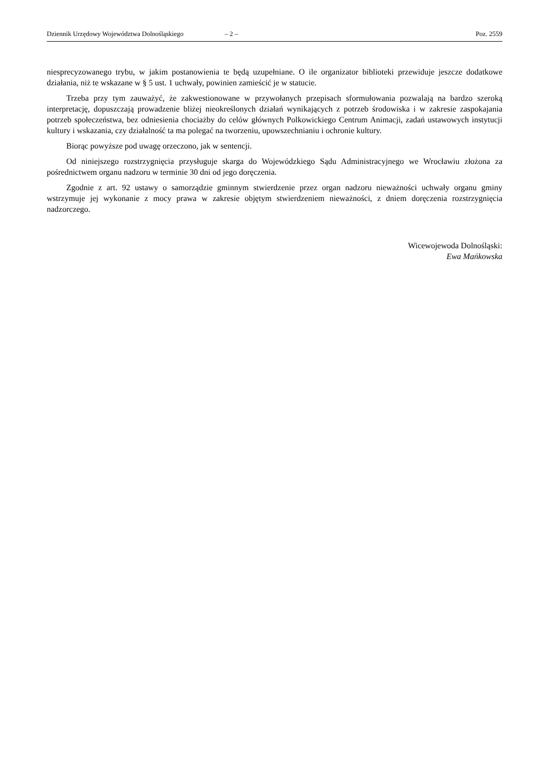Dziennik Urzędowy Województwa Dolnośląskiego – 2 – Poz. 2559
niesprecyzowanego trybu, w jakim postanowienia te będą uzupełniane. O ile organizator biblioteki przewiduje jeszcze dodatkowe działania, niż te wskazane w § 5 ust. 1 uchwały, powinien zamieścić je w statucie.
Trzeba przy tym zauważyć, że zakwestionowane w przywołanych przepisach sformułowania pozwalają na bardzo szeroką interpretację, dopuszczają prowadzenie bliżej nieokreślonych działań wynikających z potrzeb środowiska i w zakresie zaspokajania potrzeb społeczeństwa, bez odniesienia chociażby do celów głównych Polkowickiego Centrum Animacji, zadań ustawowych instytucji kultury i wskazania, czy działalność ta ma polegać na tworzeniu, upowszechnianiu i ochronie kultury.
Biorąc powyższe pod uwagę orzeczono, jak w sentencji.
Od niniejszego rozstrzygnięcia przysługuje skarga do Wojewódzkiego Sądu Administracyjnego we Wrocławiu złożona za pośrednictwem organu nadzoru w terminie 30 dni od jego doręczenia.
Zgodnie z art. 92 ustawy o samorządzie gminnym stwierdzenie przez organ nadzoru nieważności uchwały organu gminy wstrzymuje jej wykonanie z mocy prawa w zakresie objętym stwierdzeniem nieważności, z dniem doręczenia rozstrzygnięcia nadzorczego.
Wicewojewoda Dolnośląski:
Ewa Mańkowska